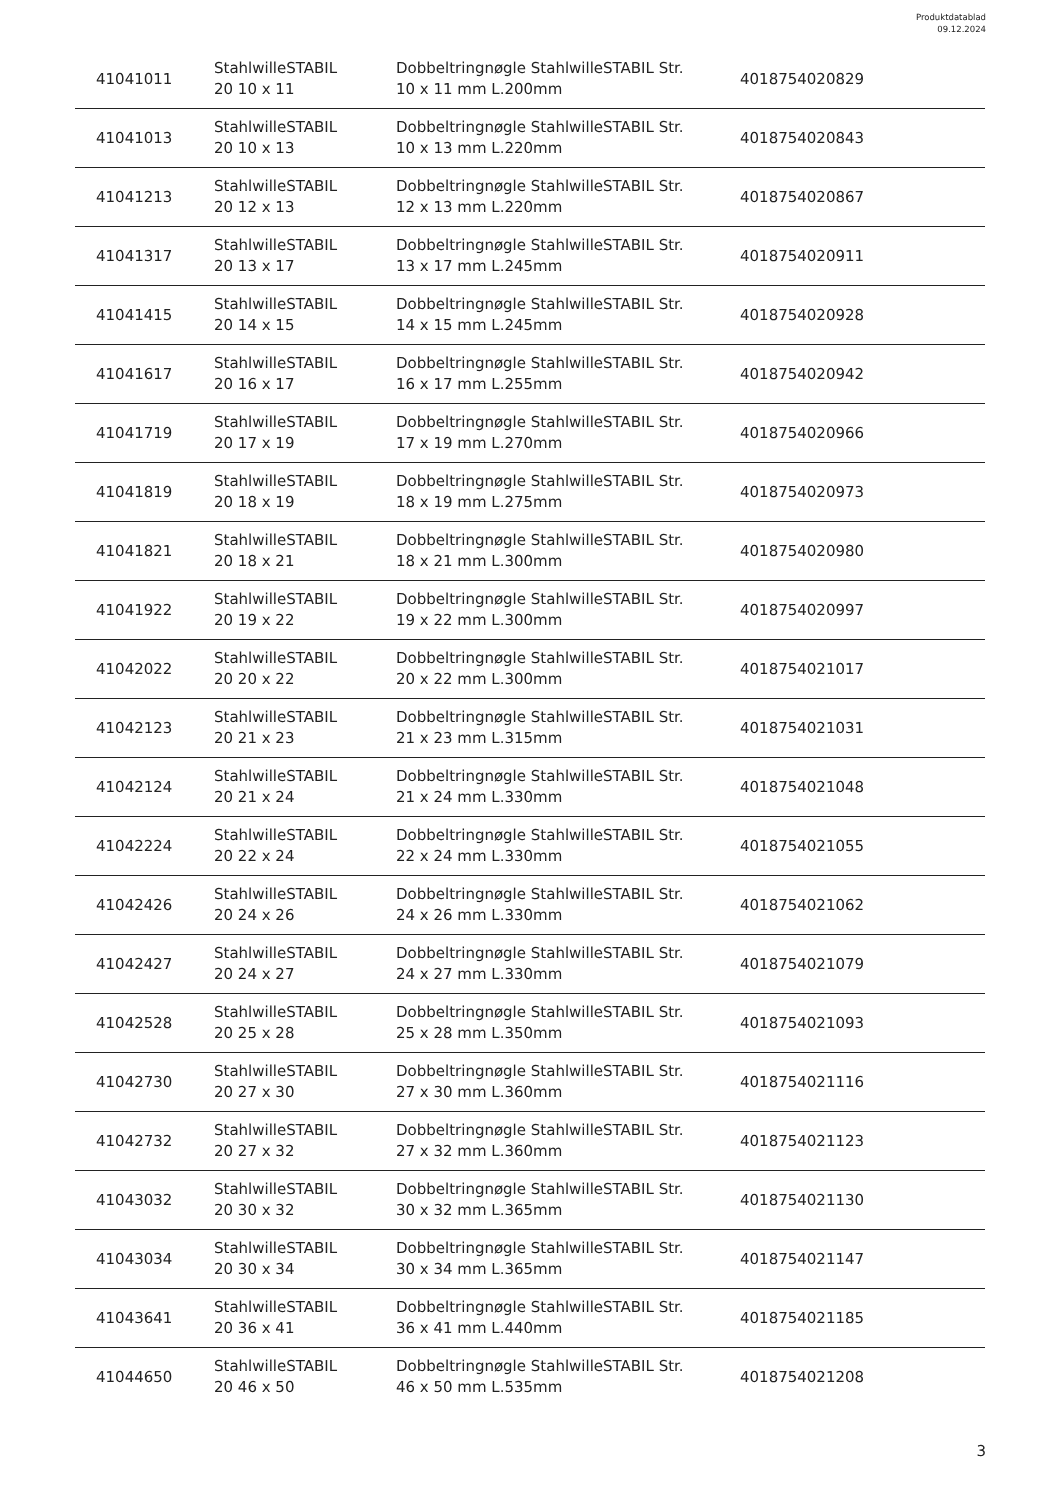Produktdatablad
09.12.2024
| 41041011 | StahlwilleSTABIL 20 10 x 11 | Dobbeltringnøgle StahlwilleSTABIL Str. 10 x 11 mm L.200mm | 4018754020829 |
| 41041013 | StahlwilleSTABIL 20 10 x 13 | Dobbeltringnøgle StahlwilleSTABIL Str. 10 x 13 mm L.220mm | 4018754020843 |
| 41041213 | StahlwilleSTABIL 20 12 x 13 | Dobbeltringnøgle StahlwilleSTABIL Str. 12 x 13 mm L.220mm | 4018754020867 |
| 41041317 | StahlwilleSTABIL 20 13 x 17 | Dobbeltringnøgle StahlwilleSTABIL Str. 13 x 17 mm L.245mm | 4018754020911 |
| 41041415 | StahlwilleSTABIL 20 14 x 15 | Dobbeltringnøgle StahlwilleSTABIL Str. 14 x 15 mm L.245mm | 4018754020928 |
| 41041617 | StahlwilleSTABIL 20 16 x 17 | Dobbeltringnøgle StahlwilleSTABIL Str. 16 x 17 mm L.255mm | 4018754020942 |
| 41041719 | StahlwilleSTABIL 20 17 x 19 | Dobbeltringnøgle StahlwilleSTABIL Str. 17 x 19 mm L.270mm | 4018754020966 |
| 41041819 | StahlwilleSTABIL 20 18 x 19 | Dobbeltringnøgle StahlwilleSTABIL Str. 18 x 19 mm L.275mm | 4018754020973 |
| 41041821 | StahlwilleSTABIL 20 18 x 21 | Dobbeltringnøgle StahlwilleSTABIL Str. 18 x 21 mm L.300mm | 4018754020980 |
| 41041922 | StahlwilleSTABIL 20 19 x 22 | Dobbeltringnøgle StahlwilleSTABIL Str. 19 x 22 mm L.300mm | 4018754020997 |
| 41042022 | StahlwilleSTABIL 20 20 x 22 | Dobbeltringnøgle StahlwilleSTABIL Str. 20 x 22 mm L.300mm | 4018754021017 |
| 41042123 | StahlwilleSTABIL 20 21 x 23 | Dobbeltringnøgle StahlwilleSTABIL Str. 21 x 23 mm L.315mm | 4018754021031 |
| 41042124 | StahlwilleSTABIL 20 21 x 24 | Dobbeltringnøgle StahlwilleSTABIL Str. 21 x 24 mm L.330mm | 4018754021048 |
| 41042224 | StahlwilleSTABIL 20 22 x 24 | Dobbeltringnøgle StahlwilleSTABIL Str. 22 x 24 mm L.330mm | 4018754021055 |
| 41042426 | StahlwilleSTABIL 20 24 x 26 | Dobbeltringnøgle StahlwilleSTABIL Str. 24 x 26 mm L.330mm | 4018754021062 |
| 41042427 | StahlwilleSTABIL 20 24 x 27 | Dobbeltringnøgle StahlwilleSTABIL Str. 24 x 27 mm L.330mm | 4018754021079 |
| 41042528 | StahlwilleSTABIL 20 25 x 28 | Dobbeltringnøgle StahlwilleSTABIL Str. 25 x 28 mm L.350mm | 4018754021093 |
| 41042730 | StahlwilleSTABIL 20 27 x 30 | Dobbeltringnøgle StahlwilleSTABIL Str. 27 x 30 mm L.360mm | 4018754021116 |
| 41042732 | StahlwilleSTABIL 20 27 x 32 | Dobbeltringnøgle StahlwilleSTABIL Str. 27 x 32 mm L.360mm | 4018754021123 |
| 41043032 | StahlwilleSTABIL 20 30 x 32 | Dobbeltringnøgle StahlwilleSTABIL Str. 30 x 32 mm L.365mm | 4018754021130 |
| 41043034 | StahlwilleSTABIL 20 30 x 34 | Dobbeltringnøgle StahlwilleSTABIL Str. 30 x 34 mm L.365mm | 4018754021147 |
| 41043641 | StahlwilleSTABIL 20 36 x 41 | Dobbeltringnøgle StahlwilleSTABIL Str. 36 x 41 mm L.440mm | 4018754021185 |
| 41044650 | StahlwilleSTABIL 20 46 x 50 | Dobbeltringnøgle StahlwilleSTABIL Str. 46 x 50 mm L.535mm | 4018754021208 |
3